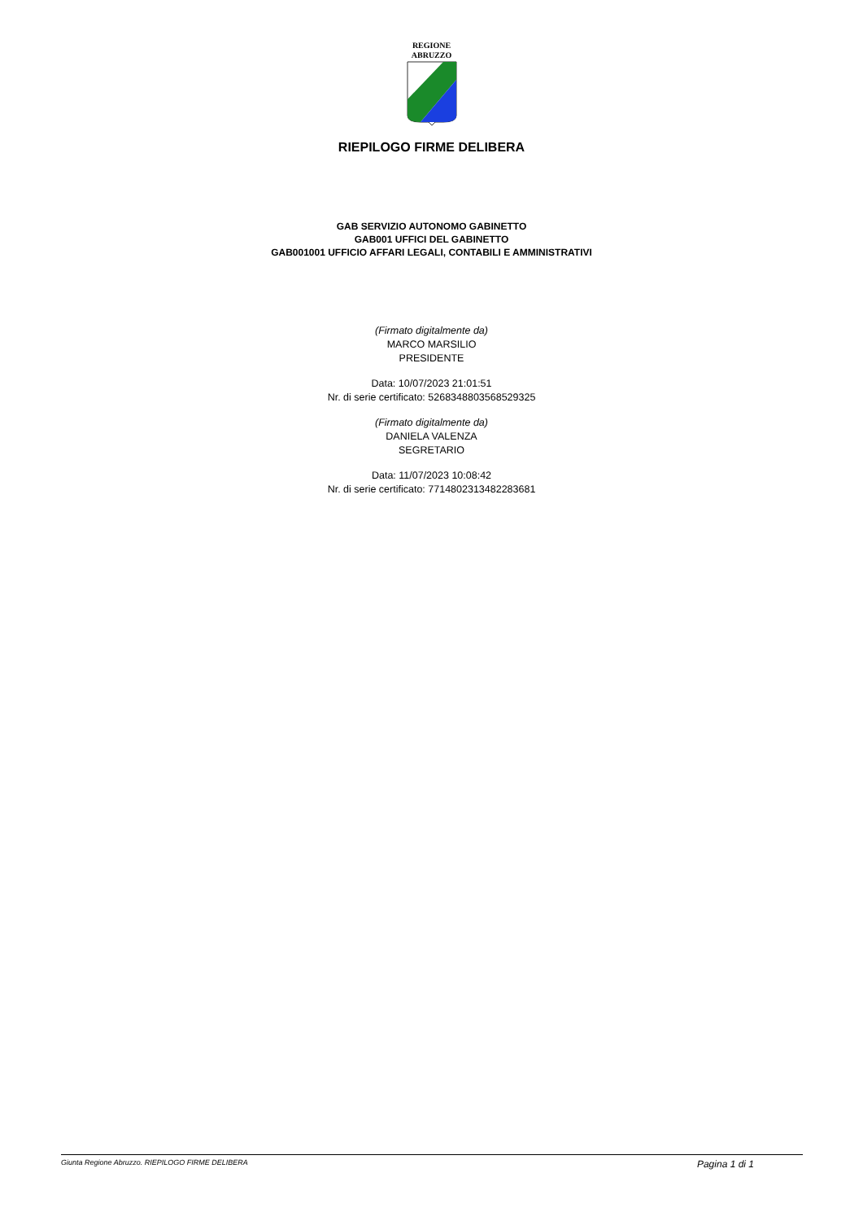REGIONE
ABRUZZO
RIEPILOGO FIRME DELIBERA
GAB SERVIZIO AUTONOMO GABINETTO
GAB001 UFFICI DEL GABINETTO
GAB001001 UFFICIO AFFARI LEGALI, CONTABILI E AMMINISTRATIVI
(Firmato digitalmente da)
MARCO MARSILIO
PRESIDENTE
Data: 10/07/2023 21:01:51
Nr. di serie certificato: 5268348803568529325
(Firmato digitalmente da)
DANIELA VALENZA
SEGRETARIO
Data: 11/07/2023 10:08:42
Nr. di serie certificato: 7714802313482283681
Giunta Regione Abruzzo. RIEPILOGO FIRME DELIBERA Pagina 1 di 1